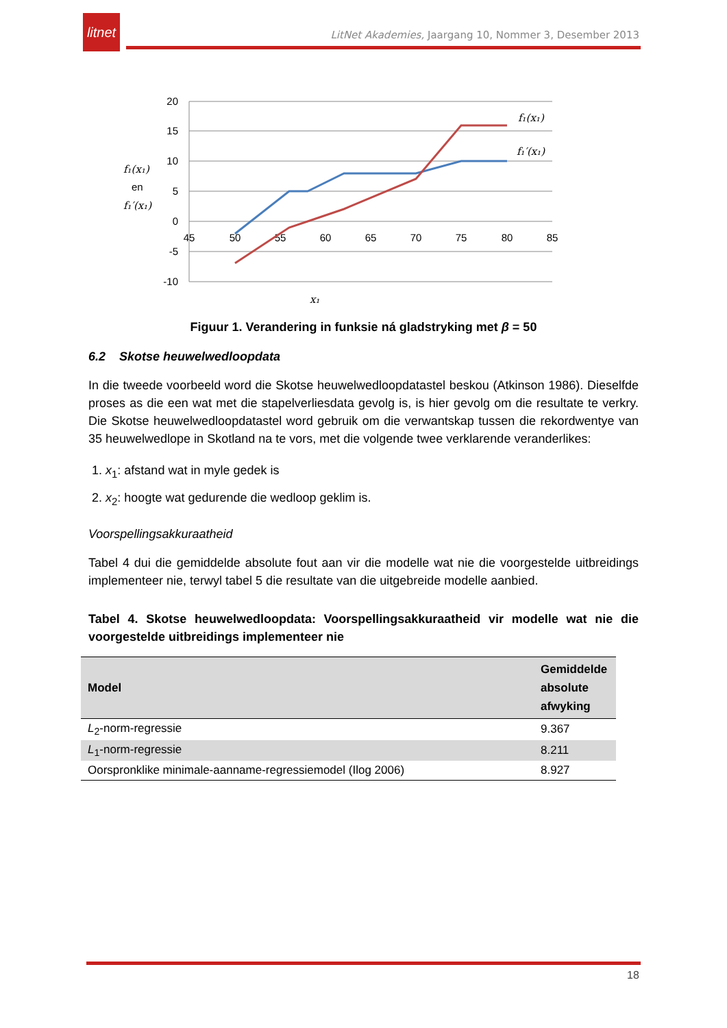litnet
LitNet Akademies, Jaargang 10, Nommer 3, Desember 2013
20
15
10
5
0
-5
-10
45
50
55
60
65
70
75
80
85
f₁(x₁)
f₁′(x₁)
f₁(x₁)
en
f₁′(x₁)
x₁
Figuur 1. Verandering in funksie ná gladstryking met β = 50
6.2 Skotse heuwelwedloopdata
In die tweede voorbeeld word die Skotse heuwelwedloopdatastel beskou (Atkinson 1986). Dieselfde proses as die een wat met die stapelverliesdata gevolg is, is hier gevolg om die resultate te verkry. Die Skotse heuwelwedloopdatastel word gebruik om die verwantskap tussen die rekordwentye van 35 heuwelwedlope in Skotland na te vors, met die volgende twee verklarende veranderlikes:
1. x<sub>1</sub>: afstand wat in myle gedek is
2. x<sub>2</sub>: hoogte wat gedurende die wedloop geklim is.
Voorspellingsakkuraatheid
Tabel 4 dui die gemiddelde absolute fout aan vir die modelle wat nie die voorgestelde uitbreidings implementeer nie, terwyl tabel 5 die resultate van die uitgebreide modelle aanbied.
Tabel 4. Skotse heuwelwedloopdata: Voorspellingsakkuraatheid vir modelle wat nie die voorgestelde uitbreidings implementeer nie
| Model | Gemiddelde absolute afwyking |
| --- | --- |
| L<sub>2</sub>-norm-regressie | 9.367 |
| L<sub>1</sub>-norm-regressie | 8.211 |
| Oorspronklike minimale-aanname-regressiemodel (Ilog 2006) | 8.927 |
18